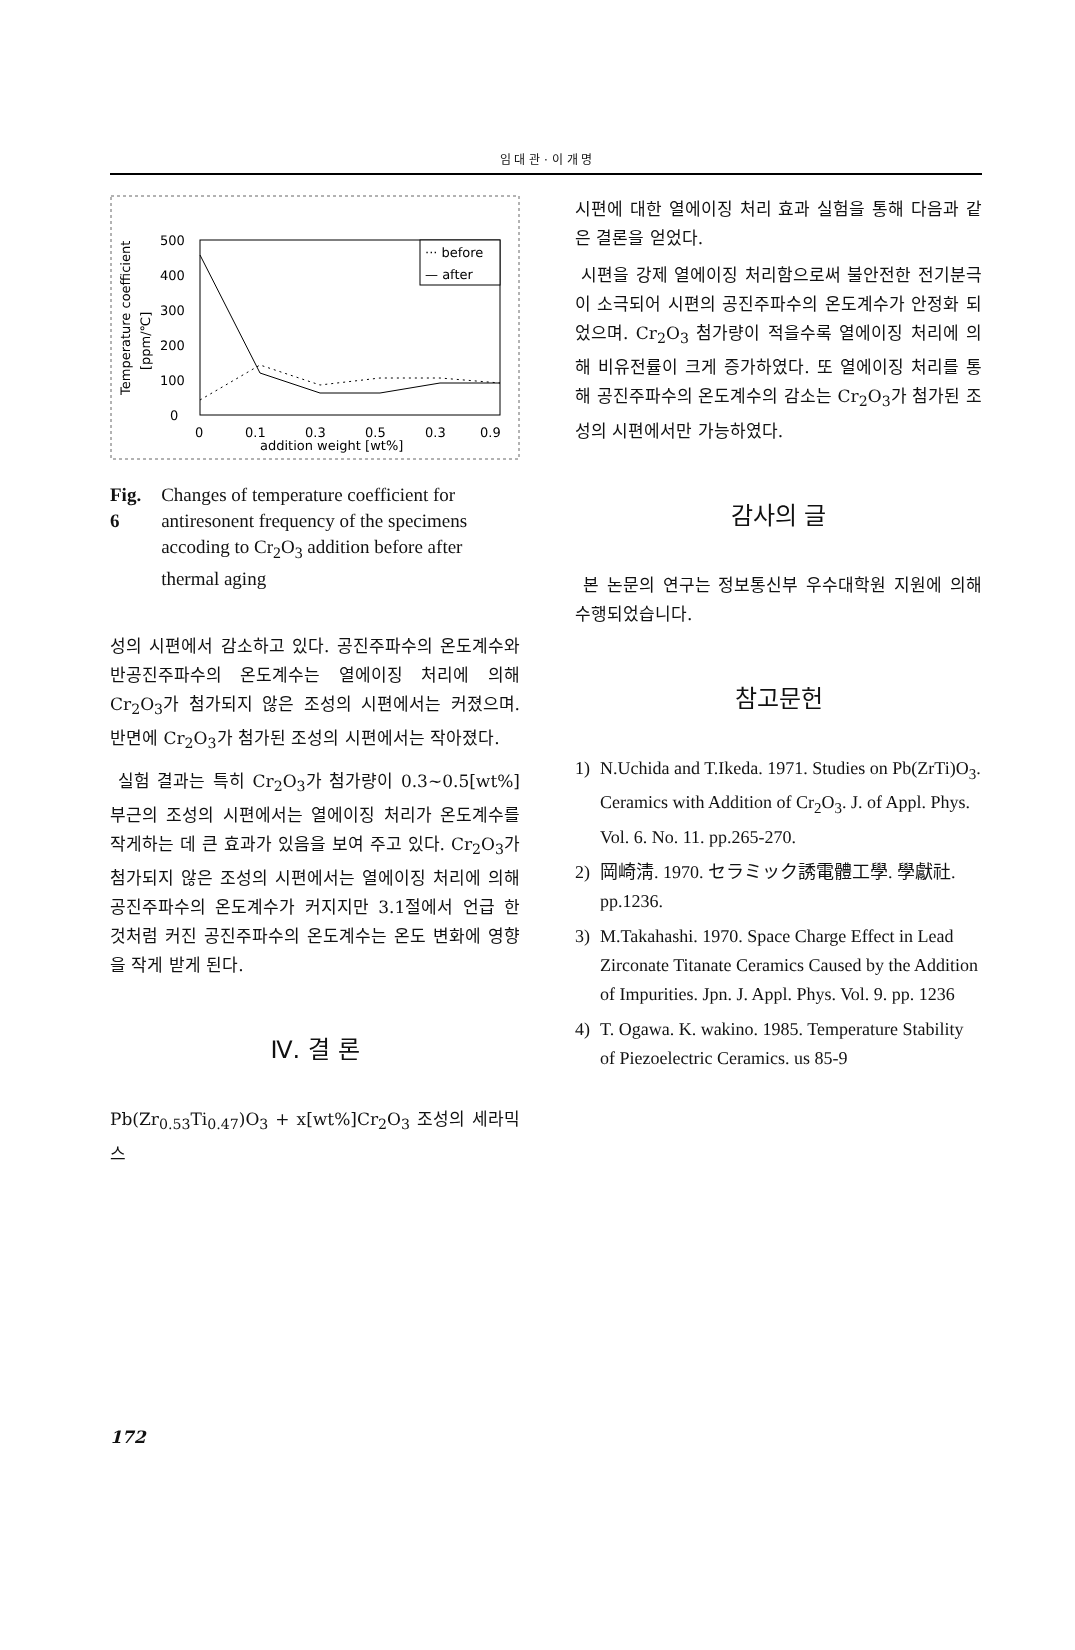임 대 관 · 이 개 명
Temperature coefficient
[ppm/℃]
500
400
300
200
100
0
0
0.1
0.3
0.5
0.3
0.9
addition weight [wt%]
··· before
— after
Fig. 6 Changes of temperature coefficient for antiresonent frequency of the specimens accoding to Cr<sub>2</sub>O<sub>3</sub> addition before after thermal aging
성의 시편에서 감소하고 있다. 공진주파수의 온도계수와 반공진주파수의 온도계수는 열에이징 처리에 의해 Cr<sub>2</sub>O<sub>3</sub>가 첨가되지 않은 조성의 시편에서는 커졌으며. 반면에 Cr<sub>2</sub>O<sub>3</sub>가 첨가된 조성의 시편에서는 작아졌다.
실험 결과는 특히 Cr<sub>2</sub>O<sub>3</sub>가 첨가량이 0.3~0.5[wt%] 부근의 조성의 시편에서는 열에이징 처리가 온도계수를 작게하는 데 큰 효과가 있음을 보여 주고 있다. Cr<sub>2</sub>O<sub>3</sub>가 첨가되지 않은 조성의 시편에서는 열에이징 처리에 의해 공진주파수의 온도계수가 커지지만 3.1절에서 언급 한 것처럼 커진 공진주파수의 온도계수는 온도 변화에 영향을 작게 받게 된다.
Ⅳ. 결 론
Pb(Zr<sub>0.53</sub>Ti<sub>0.47</sub>)O<sub>3</sub> + x[wt%]Cr<sub>2</sub>O<sub>3</sub> 조성의 세라믹스
시편에 대한 열에이징 처리 효과 실험을 통해 다음과 같은 결론을 얻었다.
시편을 강제 열에이징 처리함으로써 불안전한 전기분극이 소극되어 시편의 공진주파수의 온도계수가 안정화 되었으며. Cr<sub>2</sub>O<sub>3</sub> 첨가량이 적을수록 열에이징 처리에 의해 비유전률이 크게 증가하였다. 또 열에이징 처리를 통해 공진주파수의 온도계수의 감소는 Cr<sub>2</sub>O<sub>3</sub>가 첨가된 조성의 시편에서만 가능하였다.
감사의 글
본 논문의 연구는 정보통신부 우수대학원 지원에 의해 수행되었습니다.
참고문헌
1) N.Uchida and T.Ikeda. 1971. Studies on Pb(ZrTi)O<sub>3</sub>. Ceramics with Addition of Cr<sub>2</sub>O<sub>3</sub>. J. of Appl. Phys. Vol. 6. No. 11. pp.265-270.
2) 岡崎淸. 1970. セラミック誘電體工學. 學獻社. pp.1236.
3) M.Takahashi. 1970. Space Charge Effect in Lead Zirconate Titanate Ceramics Caused by the Addition of Impurities. Jpn. J. Appl. Phys. Vol. 9. pp. 1236
4) T. Ogawa. K. wakino. 1985. Temperature Stability of Piezoelectric Ceramics. us 85-9
172